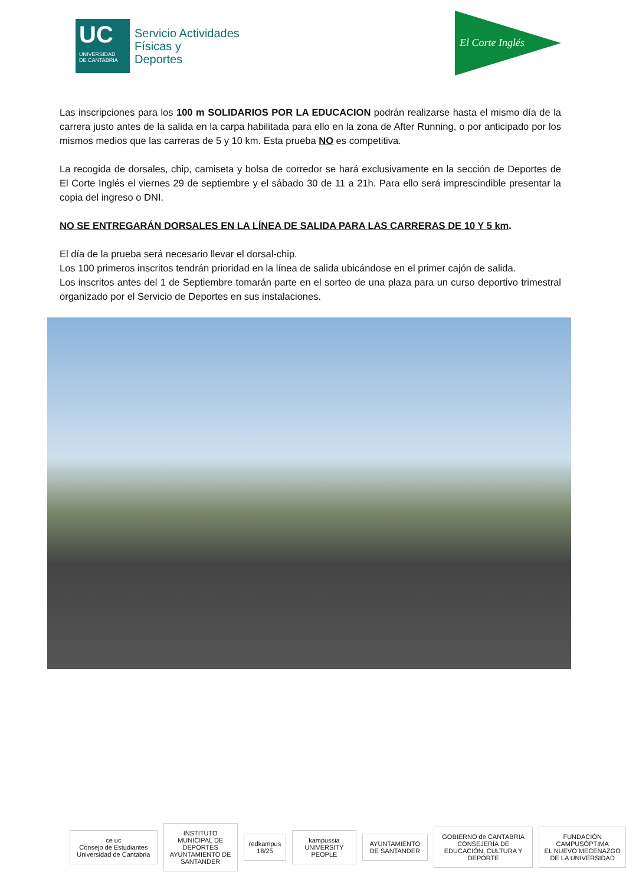UC
UNIVERSIDAD
DE CANTABRIA
Servicio Actividades
Físicas y
Deportes
El Corte Inglés
Las inscripciones para los 100 m SOLIDARIOS POR LA EDUCACION podrán realizarse hasta el mismo día de la carrera justo antes de la salida en la carpa habilitada para ello en la zona de After Running, o por anticipado por los mismos medios que las carreras de 5 y 10 km. Esta prueba NO es competitiva.
La recogida de dorsales, chip, camiseta y bolsa de corredor se hará exclusivamente en la sección de Deportes de El Corte Inglés el viernes 29 de septiembre y el sábado 30 de 11 a 21h. Para ello será imprescindible presentar la copia del ingreso o DNI.
NO SE ENTREGARÁN DORSALES EN LA LÍNEA DE SALIDA PARA LAS CARRERAS DE 10 Y 5 km.
El día de la prueba será necesario llevar el dorsal-chip.
Los 100 primeros inscritos tendrán prioridad en la línea de salida ubicándose en el primer cajón de salida.
Los inscritos antes del 1 de Septiembre tomarán parte en el sorteo de una plaza para un curso deportivo trimestral organizado por el Servicio de Deportes en sus instalaciones.
ce uc
Consejo de Estudiantes Universidad de Cantabria
INSTITUTO MUNICIPAL DE DEPORTES
AYUNTAMIENTO DE SANTANDER
redkampus 18/25 kampussia UNIVERSITY PEOPLE AYUNTAMIENTO DE SANTANDER
GOBIERNO de CANTABRIA
CONSEJERÍA DE EDUCACIÓN, CULTURA Y DEPORTE
FUNDACIÓN CAMPUSÓPTIMA
EL NUEVO MECENAZGO DE LA UNIVERSIDAD